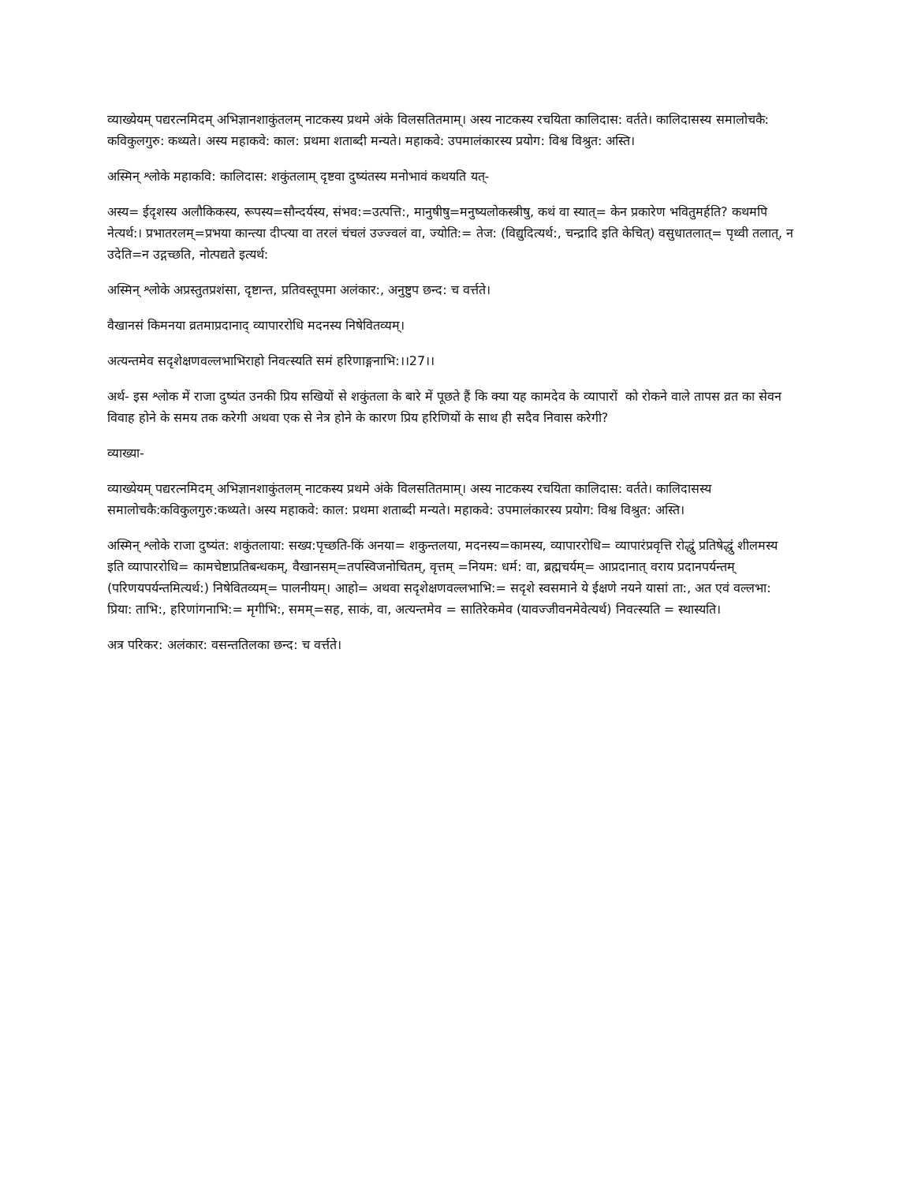व्याख्येयम् पद्यरत्नमिदम् अभिज्ञानशाकुंतलम् नाटकस्य प्रथमे अंके विलसतितमाम्। अस्य नाटकस्य रचयिता कालिदास: वर्तते। कालिदासस्य समालोचकै: कविकुलगुरु: कथ्यते। अस्य महाकवे: काल: प्रथमा शताब्दी मन्यते। महाकवे: उपमालंकारस्य प्रयोग: विश्व विश्रुत: अस्ति।
अस्मिन् श्लोके महाकवि: कालिदास: शकुंतलाम् दृष्टवा दुष्यंतस्य मनोभावं कथयति यत्-
अस्य= ईदृशस्य अलौकिकस्य, रूपस्य=सौन्दर्यस्य, संभव:=उत्पत्ति:, मानुषीषु=मनुष्यलोकस्त्रीषु, कथं वा स्यात्= केन प्रकारेण भवितुमर्हति? कथमपि नेत्यर्थ:। प्रभातरलम्=प्रभया कान्त्या दीप्त्या वा तरलं चंचलं उज्ज्वलं वा, ज्योति:= तेज: (विद्युदित्यर्थ:, चन्द्रादि इति केचित्) वसुधातलात्= पृथ्वी तलात्, न उदेति=न उद्गच्छति, नोत्पद्यते इत्यर्थ:
अस्मिन् श्लोके अप्रस्तुतप्रशंसा, दृष्टान्त, प्रतिवस्तूपमा अलंकार:, अनुष्टुप छन्द: च वर्त्तते।
वैखानसं किमनया व्रतमाप्रदानाद् व्यापाररोधि मदनस्य निषेवितव्यम्।
अत्यन्तमेव सदृशेक्षणवल्लभाभिराहो निवत्स्यति समं हरिणाङ्गनाभि:।।27।।
अर्थ- इस श्लोक में राजा दुष्यंत उनकी प्रिय सखियों से शकुंतला के बारे में पूछते हैं कि क्या यह कामदेव के व्यापारों को रोकने वाले तापस व्रत का सेवन विवाह होने के समय तक करेगी अथवा एक से नेत्र होने के कारण प्रिय हरिणियों के साथ ही सदैव निवास करेगी?
व्याख्या-
व्याख्येयम् पद्यरत्नमिदम् अभिज्ञानशाकुंतलम् नाटकस्य प्रथमे अंके विलसतितमाम्। अस्य नाटकस्य रचयिता कालिदास: वर्तते। कालिदासस्य समालोचकै:कविकुलगुरु:कथ्यते। अस्य महाकवे: काल: प्रथमा शताब्दी मन्यते। महाकवे: उपमालंकारस्य प्रयोग: विश्व विश्रुत: अस्ति।
अस्मिन् श्लोके राजा दुष्यंत: शकुंतलाया: सख्य:पृच्छति-किं अनया= शकुन्तलया, मदनस्य=कामस्य, व्यापाररोधि= व्यापारंप्रवृत्ति रोद्धुं प्रतिषेद्धुं शीलमस्य इति व्यापाररोधि= कामचेष्टाप्रतिबन्धकम्, वैखानसम्=तपस्विजनोचितम्, वृत्तम् =नियम: धर्म: वा, ब्रह्मचर्यम्= आप्रदानात् वराय प्रदानपर्यन्तम् (परिणयपर्यन्तमित्यर्थ:) निषेवितव्यम्= पालनीयम्। आहो= अथवा सदृशेक्षणवल्लभाभि:= सदृशे स्वसमाने ये ईक्षणे नयने यासां ता:, अत एवं वल्लभा: प्रिया: ताभि:, हरिणांगनाभि:= मृगीभि:, समम्=सह, साकं, वा, अत्यन्तमेव = सातिरेकमेव (यावज्जीवनमेवेत्यर्थ) निवत्स्यति = स्थास्यति।
अत्र परिकर: अलंकार: वसन्ततिलका छन्द: च वर्त्तते।